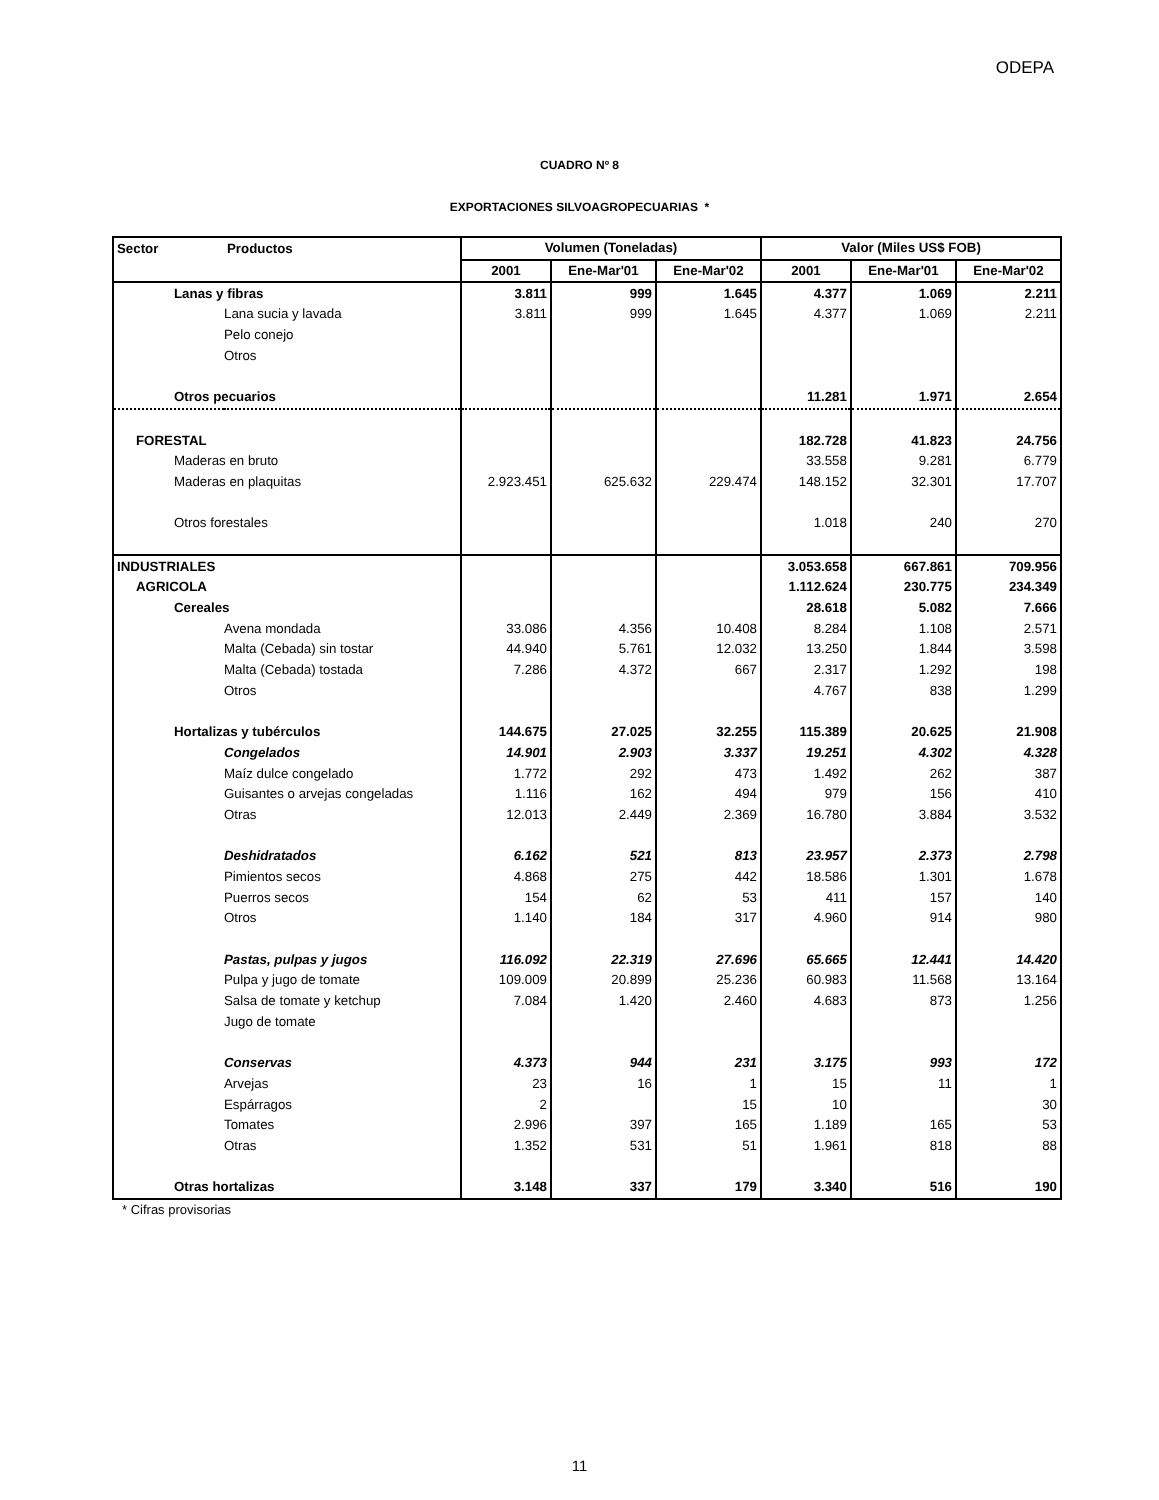ODEPA
CUADRO Nº 8
EXPORTACIONES SILVOAGROPECUARIAS *
| Sector | Productos | Volumen (Toneladas) | | | Valor (Miles US$ FOB) | | |
| --- | --- | --- | --- | --- | --- | --- | --- |
| | | 2001 | Ene-Mar'01 | Ene-Mar'02 | 2001 | Ene-Mar'01 | Ene-Mar'02 |
| Lanas y fibras | | 3.811 | 999 | 1.645 | 4.377 | 1.069 | 2.211 |
| Lana sucia y lavada | | 3.811 | 999 | 1.645 | 4.377 | 1.069 | 2.211 |
| Pelo conejo | | | | | | | |
| Otros | | | | | | | |
| Otros pecuarios | | | | | 11.281 | 1.971 | 2.654 |
| FORESTAL | | | | | 182.728 | 41.823 | 24.756 |
| Maderas en bruto | | | | | 33.558 | 9.281 | 6.779 |
| Maderas en plaquitas | | 2.923.451 | 625.632 | 229.474 | 148.152 | 32.301 | 17.707 |
| Otros forestales | | | | | 1.018 | 240 | 270 |
| INDUSTRIALES | | | | | 3.053.658 | 667.861 | 709.956 |
| AGRICOLA | | | | | 1.112.624 | 230.775 | 234.349 |
| Cereales | | | | | 28.618 | 5.082 | 7.666 |
| Avena mondada | | 33.086 | 4.356 | 10.408 | 8.284 | 1.108 | 2.571 |
| Malta (Cebada) sin tostar | | 44.940 | 5.761 | 12.032 | 13.250 | 1.844 | 3.598 |
| Malta (Cebada) tostada | | 7.286 | 4.372 | 667 | 2.317 | 1.292 | 198 |
| Otros | | | | | 4.767 | 838 | 1.299 |
| Hortalizas y tubérculos | | 144.675 | 27.025 | 32.255 | 115.389 | 20.625 | 21.908 |
| Congelados | | 14.901 | 2.903 | 3.337 | 19.251 | 4.302 | 4.328 |
| Maíz dulce congelado | | 1.772 | 292 | 473 | 1.492 | 262 | 387 |
| Guisantes o arvejas congeladas | | 1.116 | 162 | 494 | 979 | 156 | 410 |
| Otras | | 12.013 | 2.449 | 2.369 | 16.780 | 3.884 | 3.532 |
| Deshidratados | | 6.162 | 521 | 813 | 23.957 | 2.373 | 2.798 |
| Pimientos secos | | 4.868 | 275 | 442 | 18.586 | 1.301 | 1.678 |
| Puerros secos | | 154 | 62 | 53 | 411 | 157 | 140 |
| Otros | | 1.140 | 184 | 317 | 4.960 | 914 | 980 |
| Pastas, pulpas y jugos | | 116.092 | 22.319 | 27.696 | 65.665 | 12.441 | 14.420 |
| Pulpa y jugo de tomate | | 109.009 | 20.899 | 25.236 | 60.983 | 11.568 | 13.164 |
| Salsa de tomate y ketchup | | 7.084 | 1.420 | 2.460 | 4.683 | 873 | 1.256 |
| Jugo de tomate | | | | | | | |
| Conservas | | 4.373 | 944 | 231 | 3.175 | 993 | 172 |
| Arvejas | | 23 | 16 | 1 | 15 | 11 | 1 |
| Espárragos | | 2 | | 15 | 10 | | 30 |
| Tomates | | 2.996 | 397 | 165 | 1.189 | 165 | 53 |
| Otras | | 1.352 | 531 | 51 | 1.961 | 818 | 88 |
| Otras hortalizas | | 3.148 | 337 | 179 | 3.340 | 516 | 190 |
* Cifras provisorias
11